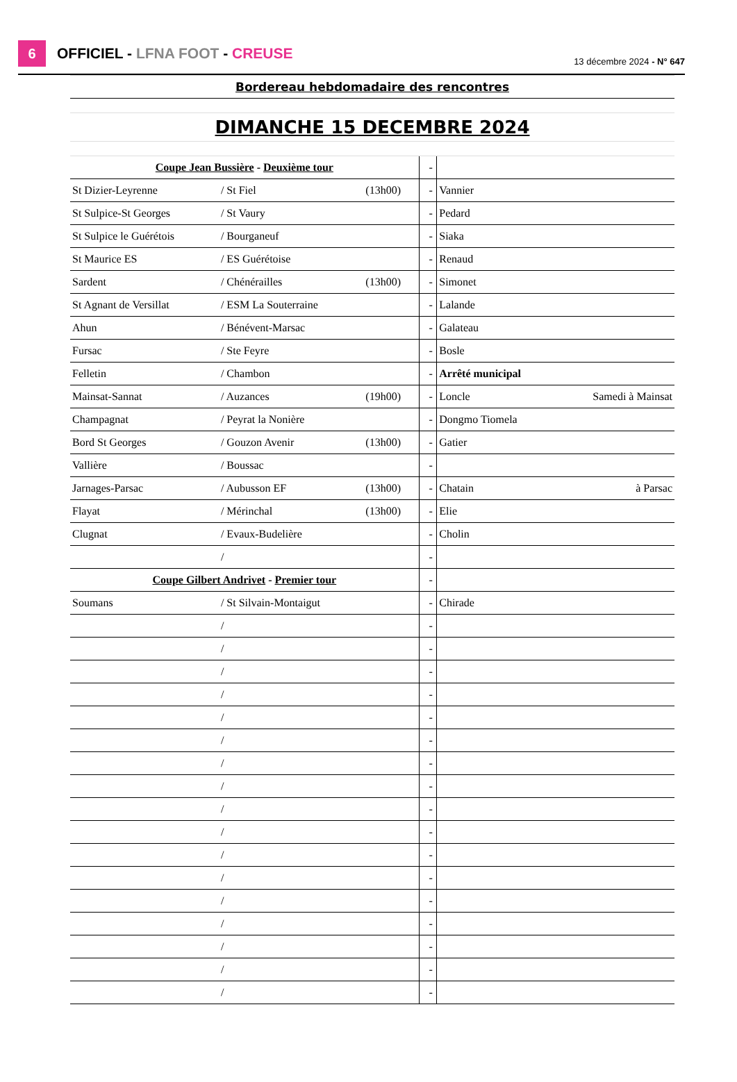6
OFFICIEL - LFNA FOOT - CREUSE 13 décembre 2024 - N° 647
| Bordereau hebdomadaire des rencontres | | | | | | |
| DIMANCHE 15 DECEMBRE 2024 | | | | | | |
| Coupe Jean Bussière - Deuxième tour | | | | - | | |
| St Dizier-Leyrenne | / St Fiel | (13h00) | | - | Vannier | |
| St Sulpice-St Georges | / St Vaury | | | - | Pedard | |
| St Sulpice le Guérétois | / Bourganeuf | | | - | Siaka | |
| St Maurice ES | / ES Guérétoise | | | - | Renaud | |
| Sardent | / Chénérailles | (13h00) | | - | Simonet | |
| St Agnant de Versillat | / ESM La Souterraine | | | - | Lalande | |
| Ahun | / Bénévent-Marsac | | | - | Galateau | |
| Fursac | / Ste Feyre | | | - | Bosle | |
| Felletin | / Chambon | | | - | Arrêté municipal | |
| Mainsat-Sannat | / Auzances | (19h00) | | - | Loncle | Samedi à Mainsat |
| Champagnat | / Peyrat la Nonière | | | - | Dongmo Tiomela | |
| Bord St Georges | / Gouzon Avenir | (13h00) | | - | Gatier | |
| Vallière | / Boussac | | | - | | |
| Jarnages-Parsac | / Aubusson EF | (13h00) | | - | Chatain | à Parsac |
| Flayat | / Mérinchal | (13h00) | | - | Elie | |
| Clugnat | / Evaux-Budelière | | | - | Cholin | |
| | / | | | - | | |
| Coupe Gilbert Andrivet - Premier tour | | | | - | | |
| Soumans | / St Silvain-Montaigut | | | - | Chirade | |
| | / | | | - | | |
| | / | | | - | | |
| | / | | | - | | |
| | / | | | - | | |
| | / | | | - | | |
| | / | | | - | | |
| | / | | | - | | |
| | / | | | - | | |
| | / | | | - | | |
| | / | | | - | | |
| | / | | | - | | |
| | / | | | - | | |
| | / | | | - | | |
| | / | | | - | | |
| | / | | | - | | |
| | / | | | - | | |
| | / | | | - | | |